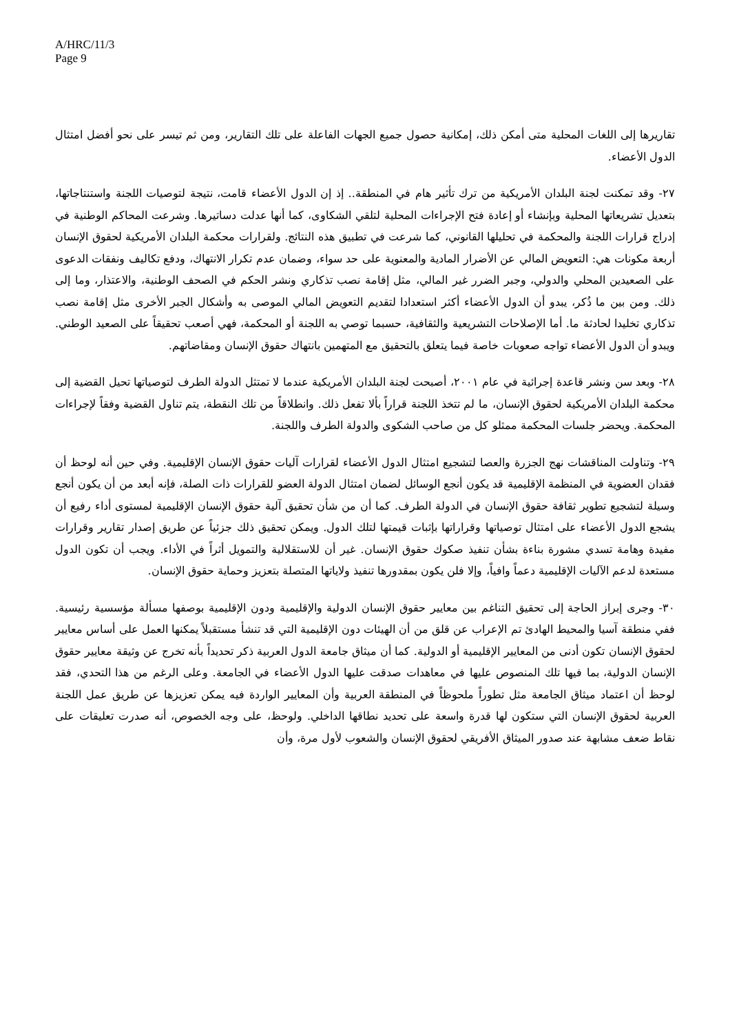A/HRC/11/3
Page 9
تقاريرها إلى اللغات المحلية متى أمكن ذلك، إمكانية حصول جميع الجهات الفاعلة على تلك التقارير، ومن ثم تيسر على نحو أفضل امتثال الدول الأعضاء.
٢٧- وقد تمكنت لجنة البلدان الأمريكية من ترك تأثير هام في المنطقة.. إذ إن الدول الأعضاء قامت، نتيجة لتوصيات اللجنة واستنتاجاتها، بتعديل تشريعاتها المحلية وبإنشاء أو إعادة فتح الإجراءات المحلية لتلقي الشكاوى، كما أنها عدلت دساتيرها. وشرعت المحاكم الوطنية في إدراج قرارات اللجنة والمحكمة في تحليلها القانوني، كما شرعت في تطبيق هذه النتائج. ولقرارات محكمة البلدان الأمريكية لحقوق الإنسان أربعة مكونات هي: التعويض المالي عن الأضرار المادية والمعنوية على حد سواء، وضمان عدم تكرار الانتهاك، ودفع تكاليف ونفقات الدعوى على الصعيدين المحلي والدولي، وجبر الضرر غير المالي، مثل إقامة نصب تذكاري ونشر الحكم في الصحف الوطنية، والاعتذار، وما إلى ذلك. ومن بين ما ذُكر، يبدو أن الدول الأعضاء أكثر استعدادا لتقديم التعويض المالي الموصى به وأشكال الجبر الأخرى مثل إقامة نصب تذكاري تخليدا لحادثة ما. أما الإصلاحات التشريعية والثقافية، حسبما توصي به اللجنة أو المحكمة، فهي أصعب تحقيقاً على الصعيد الوطني. ويبدو أن الدول الأعضاء تواجه صعوبات خاصة فيما يتعلق بالتحقيق مع المتهمين بانتهاك حقوق الإنسان ومقاضاتهم.
٢٨- وبعد سن ونشر قاعدة إجرائية في عام ٢٠٠١، أصبحت لجنة البلدان الأمريكية عندما لا تمتثل الدولة الطرف لتوصياتها تحيل القضية إلى محكمة البلدان الأمريكية لحقوق الإنسان، ما لم تتخذ اللجنة قراراً بألا تفعل ذلك. وانطلاقاً من تلك النقطة، يتم تناول القضية وفقاً لإجراءات المحكمة. ويحضر جلسات المحكمة ممثلو كل من صاحب الشكوى والدولة الطرف واللجنة.
٢٩- وتناولت المناقشات نهج الجزرة والعصا لتشجيع امتثال الدول الأعضاء لقرارات آليات حقوق الإنسان الإقليمية. وفي حين أنه لوحظ أن فقدان العضوية في المنظمة الإقليمية قد يكون أنجع الوسائل لضمان امتثال الدولة العضو للقرارات ذات الصلة، فإنه أبعد من أن يكون أنجع وسيلة لتشجيع تطوير ثقافة حقوق الإنسان في الدولة الطرف. كما أن من شأن تحقيق آلية حقوق الإنسان الإقليمية لمستوى أداء رفيع أن يشجع الدول الأعضاء على امتثال توصياتها وقراراتها بإثبات قيمتها لتلك الدول. ويمكن تحقيق ذلك جزئياً عن طريق إصدار تقارير وقرارات مفيدة وهامة تسدي مشورة بناءة بشأن تنفيذ صكوك حقوق الإنسان. غير أن للاستقلالية والتمويل أثراً في الأداء. ويجب أن تكون الدول مستعدة لدعم الآليات الإقليمية دعماً وافياً، وإلا فلن يكون بمقدورها تنفيذ ولاياتها المتصلة بتعزيز وحماية حقوق الإنسان.
٣٠- وجرى إبراز الحاجة إلى تحقيق التناغم بين معايير حقوق الإنسان الدولية والإقليمية ودون الإقليمية بوصفها مسألة مؤسسية رئيسية. ففي منطقة آسيا والمحيط الهادئ تم الإعراب عن قلق من أن الهيئات دون الإقليمية التي قد تنشأ مستقبلاً يمكنها العمل على أساس معايير لحقوق الإنسان تكون أدنى من المعايير الإقليمية أو الدولية. كما أن ميثاق جامعة الدول العربية ذكر تحديداً بأنه تخرج عن وثيقة معايير حقوق الإنسان الدولية، بما فيها تلك المنصوص عليها في معاهدات صدقت عليها الدول الأعضاء في الجامعة. وعلى الرغم من هذا التحدي، فقد لوحظ أن اعتماد ميثاق الجامعة مثل تطوراً ملحوظاً في المنطقة العربية وأن المعايير الواردة فيه يمكن تعزيزها عن طريق عمل اللجنة العربية لحقوق الإنسان التي ستكون لها قدرة واسعة على تحديد نطاقها الداخلي. ولوحظ، على وجه الخصوص، أنه صدرت تعليقات على نقاط ضعف مشابهة عند صدور الميثاق الأفريقي لحقوق الإنسان والشعوب لأول مرة، وأن